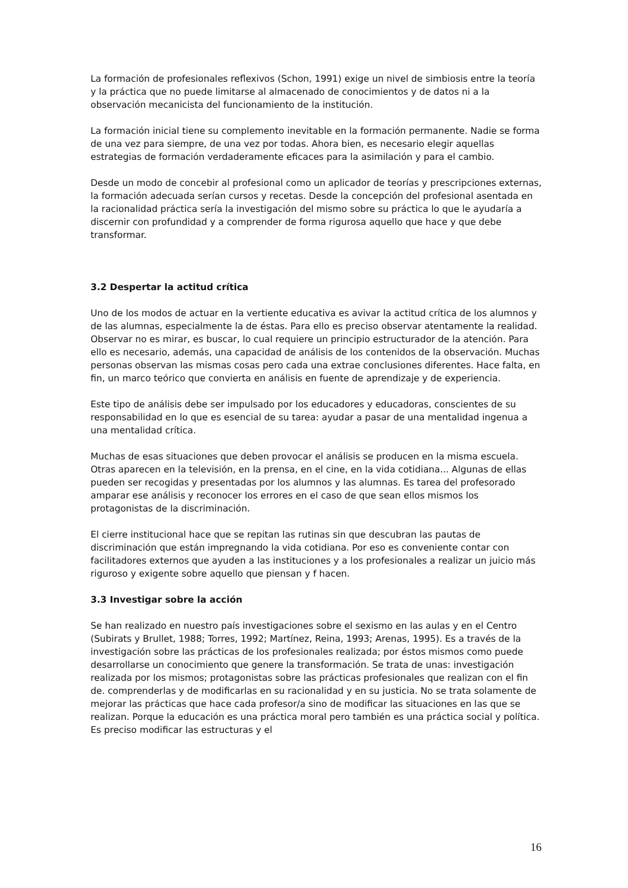La formación de profesionales reflexivos (Schon, 1991) exige un nivel de simbiosis entre la teoría y la práctica que no puede limitarse al almacenado de conocimientos y de datos ni a la observación mecanicista del funcionamiento de la institución.
La formación inicial tiene su complemento inevitable en la formación permanente. Nadie se forma de una vez para siempre, de una vez por todas. Ahora bien, es necesario elegir aquellas estrategias de formación verdaderamente eficaces para la asimilación y para el cambio.
Desde un modo de concebir al profesional como un aplicador de teorías y prescripciones externas, la formación adecuada serían cursos y recetas. Desde la concepción del profesional asentada en la racionalidad práctica sería la investigación del mismo sobre su práctica lo que le ayudaría a discernir con profundidad y a comprender de forma rigurosa aquello que hace y que debe transformar.
3.2 Despertar la actitud crítica
Uno de los modos de actuar en la vertiente educativa es avivar la actitud crítica de los alumnos y de las alumnas, especialmente la de éstas. Para ello es preciso observar atentamente la realidad. Observar no es mirar, es buscar, lo cual requiere un principio estructurador de la atención. Para ello es necesario, además, una capacidad de análisis de los contenidos de la observación. Muchas personas observan las mismas cosas pero cada una extrae conclusiones diferentes. Hace falta, en fin, un marco teórico que convierta en análisis en fuente de aprendizaje y de experiencia.
Este tipo de análisis debe ser impulsado por los educadores y educadoras, conscientes de su responsabilidad en lo que es esencial de su tarea: ayudar a pasar de una mentalidad ingenua a una mentalidad crítica.
Muchas de esas situaciones que deben provocar el análisis se producen en la misma escuela. Otras aparecen en la televisión, en la prensa, en el cine, en la vida cotidiana... Algunas de ellas pueden ser recogidas y presentadas por los alumnos y las alumnas. Es tarea del profesorado amparar ese análisis y reconocer los errores en el caso de que sean ellos mismos los protagonistas de la discriminación.
El cierre institucional hace que se repitan las rutinas sin que descubran las pautas de discriminación que están impregnando la vida cotidiana. Por eso es conveniente contar con facilitadores externos que ayuden a las instituciones y a los profesionales a realizar un juicio más riguroso y exigente sobre aquello que piensan y f hacen.
3.3 Investigar sobre la acción
Se han realizado en nuestro país investigaciones sobre el sexismo en las aulas y en el Centro (Subirats y Brullet, 1988; Torres, 1992; Martínez, Reina, 1993; Arenas, 1995). Es a través de la investigación sobre las prácticas de los profesionales realizada; por éstos mismos como puede desarrollarse un conocimiento que genere la transformación. Se trata de unas: investigación realizada por los mismos; protagonistas sobre las prácticas profesionales que realizan con el fin de. comprenderlas y de modificarlas en su racionalidad y en su justicia. No se trata solamente de mejorar las prácticas que hace cada profesor/a sino de modificar las situaciones en las que se realizan. Porque la educación es una práctica moral pero también es una práctica social y política. Es preciso modificar las estructuras y el
16